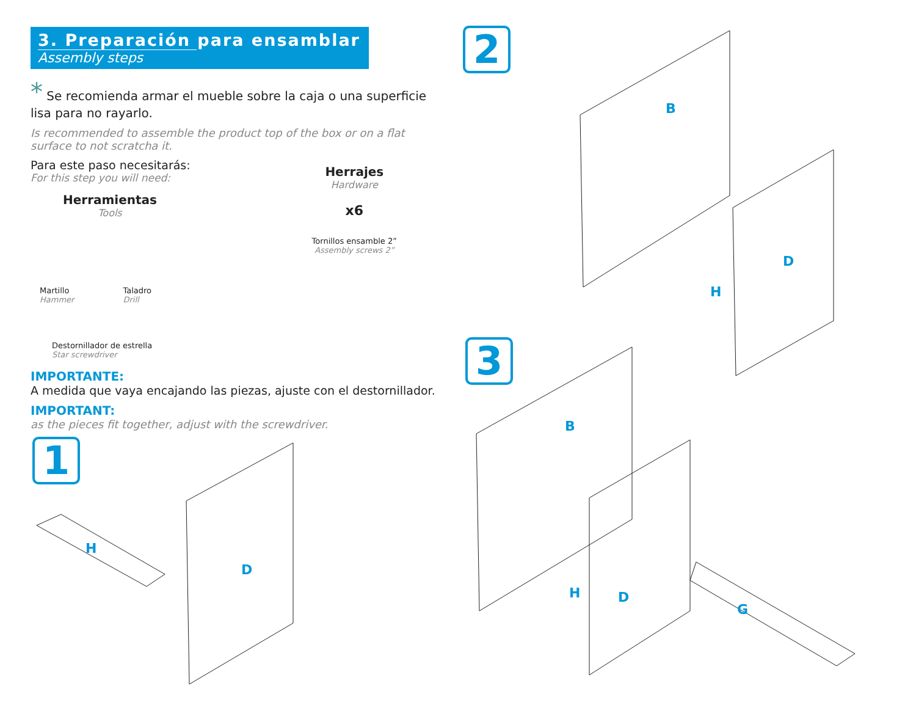3. Preparación para ensamblar
Assembly steps
* Se recomienda armar el mueble sobre la caja o una superficie lisa para no rayarlo.
Is recommended to assemble the product top of the box or on a flat surface to not scratcha it.
Para este paso necesitarás:
For this step you will need:
Herramientas
Tools
Martillo
Hammer
Taladro
Drill
Destornillador de estrella
Star screwdriver
Herrajes
Hardware
x6
Tornillos ensamble 2”
Assembly screws 2”
IMPORTANTE:
A medida que vaya encajando las piezas, ajuste con el destornillador.
IMPORTANT:
as the pieces fit together, adjust with the screwdriver.
1
2
3
D
H
B
D
H
B
H D
G